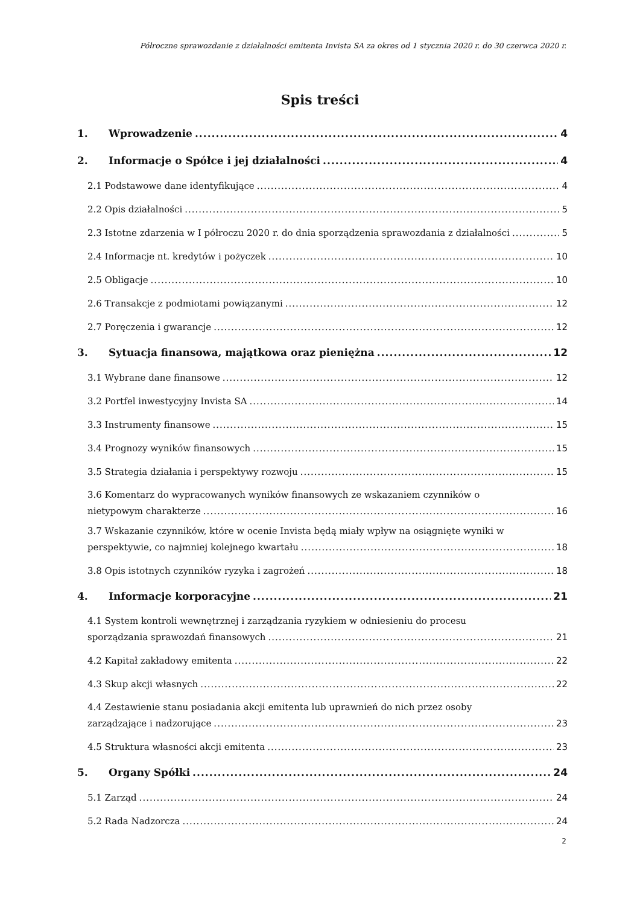Półroczne sprawozdanie z działalności emitenta Invista SA za okres od 1 stycznia 2020 r. do 30 czerwca 2020 r.
Spis treści
1. Wprowadzenie 4
2. Informacje o Spółce i jej działalności 4
2.1 Podstawowe dane identyfikujące 4
2.2 Opis działalności 5
2.3 Istotne zdarzenia w I półroczu 2020 r. do dnia sporządzenia sprawozdania z działalności 5
2.4 Informacje nt. kredytów i pożyczek 10
2.5 Obligacje 10
2.6 Transakcje z podmiotami powiązanymi 12
2.7 Poręczenia i gwarancje 12
3. Sytuacja finansowa, majątkowa oraz pieniężna 12
3.1 Wybrane dane finansowe 12
3.2 Portfel inwestycyjny Invista SA 14
3.3 Instrumenty finansowe 15
3.4 Prognozy wyników finansowych 15
3.5 Strategia działania i perspektywy rozwoju 15
3.6 Komentarz do wypracowanych wyników finansowych ze wskazaniem czynników o
nietypowym charakterze 16
3.7 Wskazanie czynników, które w ocenie Invista będą miały wpływ na osiągnięte wyniki w
perspektywie, co najmniej kolejnego kwartału 18
3.8 Opis istotnych czynników ryzyka i zagrożeń 18
4. Informacje korporacyjne 21
4.1 System kontroli wewnętrznej i zarządzania ryzykiem w odniesieniu do procesu
sporządzania sprawozdań finansowych 21
4.2 Kapitał zakładowy emitenta 22
4.3 Skup akcji własnych 22
4.4 Zestawienie stanu posiadania akcji emitenta lub uprawnień do nich przez osoby
zarządzające i nadzorujące 23
4.5 Struktura własności akcji emitenta 23
5. Organy Spółki 24
5.1 Zarząd 24
5.2 Rada Nadzorcza 24
2